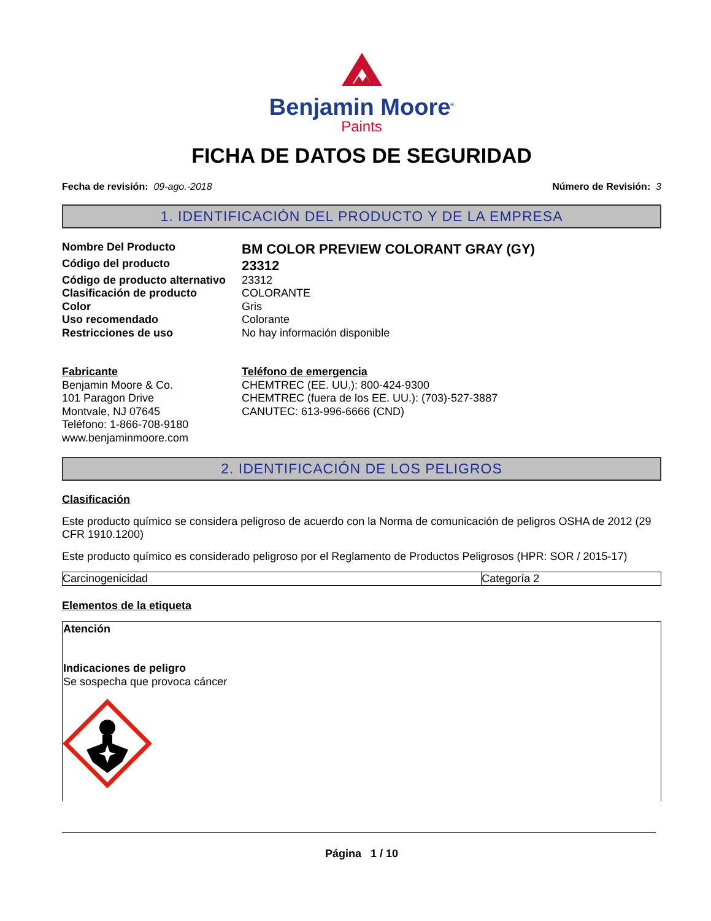Benjamin Moore<sup>®</sup>
Paints
FICHA DE DATOS DE SEGURIDAD
Fecha de revisión: 09-ago.-2018
Número de Revisión: 3
1. IDENTIFICACIÓN DEL PRODUCTO Y DE LA EMPRESA
Nombre Del Producto BM COLOR PREVIEW COLORANT GRAY (GY) Código del producto 23312 Código de producto alternativo 23312 Clasificación de producto COLORANTE Color Gris Uso recomendado Colorante Restricciones de uso No hay información disponible
Fabricante
Benjamin Moore & Co.
101 Paragon Drive
Montvale, NJ 07645
Teléfono: 1-866-708-9180
www.benjaminmoore.com
Teléfono de emergencia
CHEMTREC (EE. UU.): 800-424-9300
CHEMTREC (fuera de los EE. UU.): (703)-527-3887
CANUTEC: 613-996-6666 (CND)
2. IDENTIFICACIÓN DE LOS PELIGROS
Clasificación
Este producto químico se considera peligroso de acuerdo con la Norma de comunicación de peligros OSHA de 2012 (29 CFR 1910.1200)
Este producto químico es considerado peligroso por el Reglamento de Productos Peligrosos (HPR: SOR / 2015-17)
| Carcinogenicidad | Categoría 2 |
Elementos de la etiqueta
Atención
Indicaciones de peligro
Se sospecha que provoca cáncer
Página 1 / 10